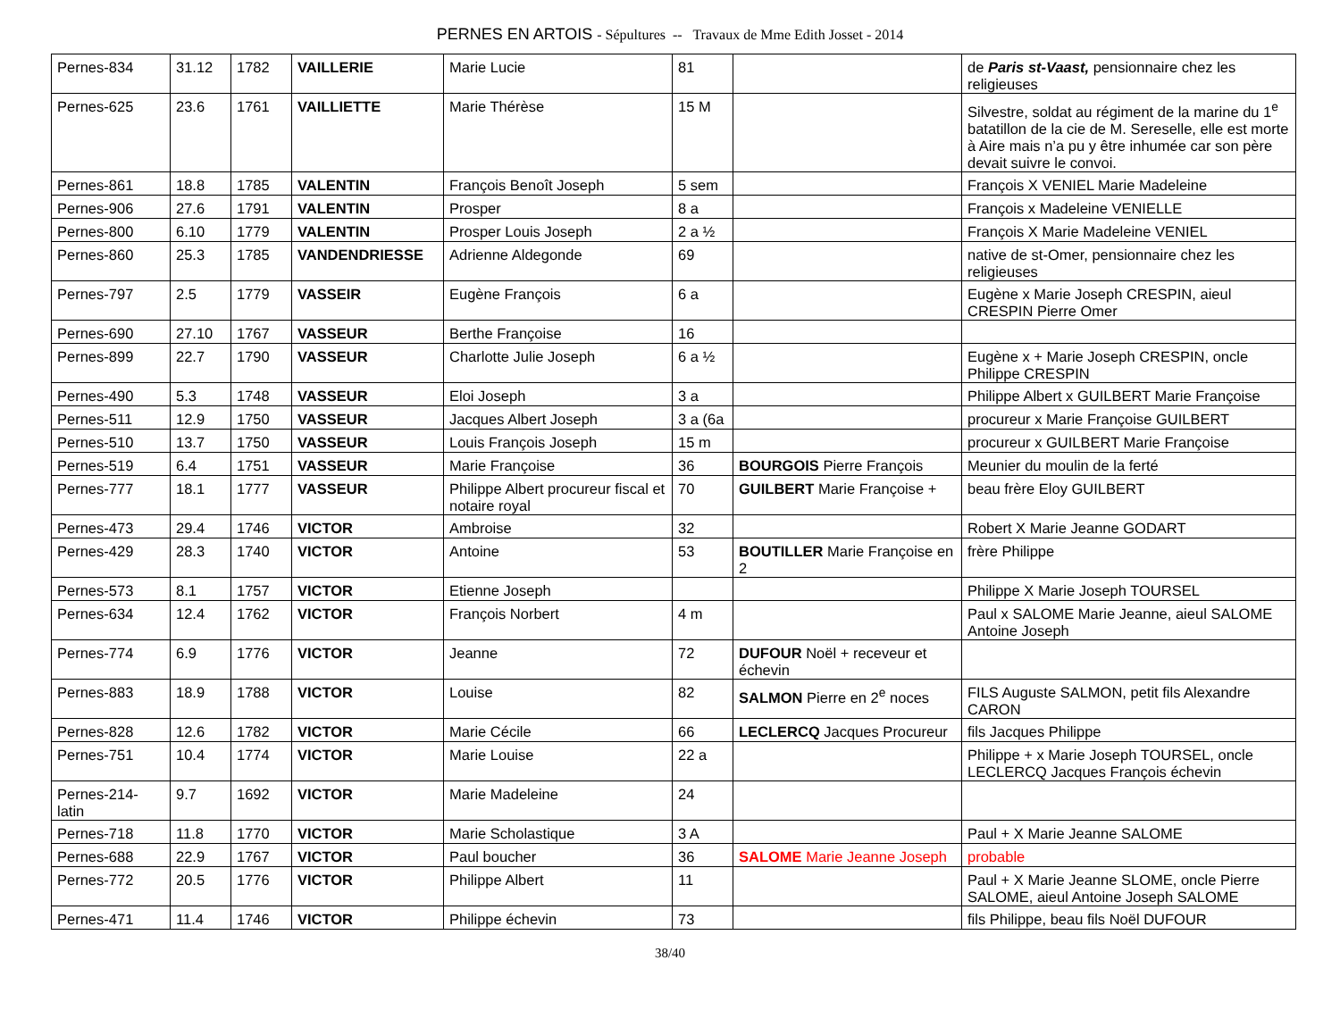PERNES EN ARTOIS - Sépultures -- Travaux de Mme Edith Josset - 2014
| Pernes-834 | 31.12 | 1782 | VAILLERIE | Marie Lucie | 81 | | de Paris st-Vaast, pensionnaire chez les religieuses |
| Pernes-625 | 23.6 | 1761 | VAILLIETTE | Marie Thérèse | 15 M | | Silvestre, soldat au régiment de la marine du 1<sup>e</sup> batatillon de la cie de M. Sereselle, elle est morte à Aire mais n’a pu y être inhumée car son père devait suivre le convoi. |
| Pernes-861 | 18.8 | 1785 | VALENTIN | François Benoît Joseph | 5 sem | | François X VENIEL Marie Madeleine |
| Pernes-906 | 27.6 | 1791 | VALENTIN | Prosper | 8 a | | François x Madeleine VENIELLE |
| Pernes-800 | 6.10 | 1779 | VALENTIN | Prosper Louis Joseph | 2 a ½ | | François X Marie Madeleine VENIEL |
| Pernes-860 | 25.3 | 1785 | VANDENDRIESSE | Adrienne Aldegonde | 69 | | native de st-Omer, pensionnaire chez les religieuses |
| Pernes-797 | 2.5 | 1779 | VASSEIR | Eugène François | 6 a | | Eugène x Marie Joseph CRESPIN, aieul CRESPIN Pierre Omer |
| Pernes-690 | 27.10 | 1767 | VASSEUR | Berthe Françoise | 16 | | |
| Pernes-899 | 22.7 | 1790 | VASSEUR | Charlotte Julie Joseph | 6 a ½ | | Eugène x + Marie Joseph CRESPIN, oncle Philippe CRESPIN |
| Pernes-490 | 5.3 | 1748 | VASSEUR | Eloi Joseph | 3 a | | Philippe Albert x GUILBERT Marie Françoise |
| Pernes-511 | 12.9 | 1750 | VASSEUR | Jacques Albert Joseph | 3 a (6a | | procureur x Marie Françoise GUILBERT |
| Pernes-510 | 13.7 | 1750 | VASSEUR | Louis François Joseph | 15 m | | procureur x GUILBERT Marie Françoise |
| Pernes-519 | 6.4 | 1751 | VASSEUR | Marie Françoise | 36 | BOURGOIS Pierre François | Meunier du moulin de la ferté |
| Pernes-777 | 18.1 | 1777 | VASSEUR | Philippe Albert procureur fiscal et notaire royal | 70 | GUILBERT Marie Françoise + | beau frère Eloy GUILBERT |
| Pernes-473 | 29.4 | 1746 | VICTOR | Ambroise | 32 | | Robert X Marie Jeanne GODART |
| Pernes-429 | 28.3 | 1740 | VICTOR | Antoine | 53 | BOUTILLER Marie Françoise en 2 | frère Philippe |
| Pernes-573 | 8.1 | 1757 | VICTOR | Etienne Joseph | | | Philippe X Marie Joseph TOURSEL |
| Pernes-634 | 12.4 | 1762 | VICTOR | François Norbert | 4 m | | Paul x SALOME Marie Jeanne, aieul SALOME Antoine Joseph |
| Pernes-774 | 6.9 | 1776 | VICTOR | Jeanne | 72 | DUFOUR Noël + receveur et échevin | |
| Pernes-883 | 18.9 | 1788 | VICTOR | Louise | 82 | SALMON Pierre en 2<sup>e</sup> noces | FILS Auguste SALMON, petit fils Alexandre CARON |
| Pernes-828 | 12.6 | 1782 | VICTOR | Marie Cécile | 66 | LECLERCQ Jacques Procureur | fils Jacques Philippe |
| Pernes-751 | 10.4 | 1774 | VICTOR | Marie Louise | 22 a | | Philippe + x Marie Joseph TOURSEL, oncle LECLERCQ Jacques François échevin |
| Pernes-214-latin | 9.7 | 1692 | VICTOR | Marie Madeleine | 24 | | |
| Pernes-718 | 11.8 | 1770 | VICTOR | Marie Scholastique | 3 A | | Paul + X Marie Jeanne SALOME |
| Pernes-688 | 22.9 | 1767 | VICTOR | Paul boucher | 36 | SALOME Marie Jeanne Joseph | probable |
| Pernes-772 | 20.5 | 1776 | VICTOR | Philippe Albert | 11 | | Paul + X Marie Jeanne SLOME, oncle Pierre SALOME, aieul Antoine Joseph SALOME |
| Pernes-471 | 11.4 | 1746 | VICTOR | Philippe échevin | 73 | | fils Philippe, beau fils Noël DUFOUR |
38/40